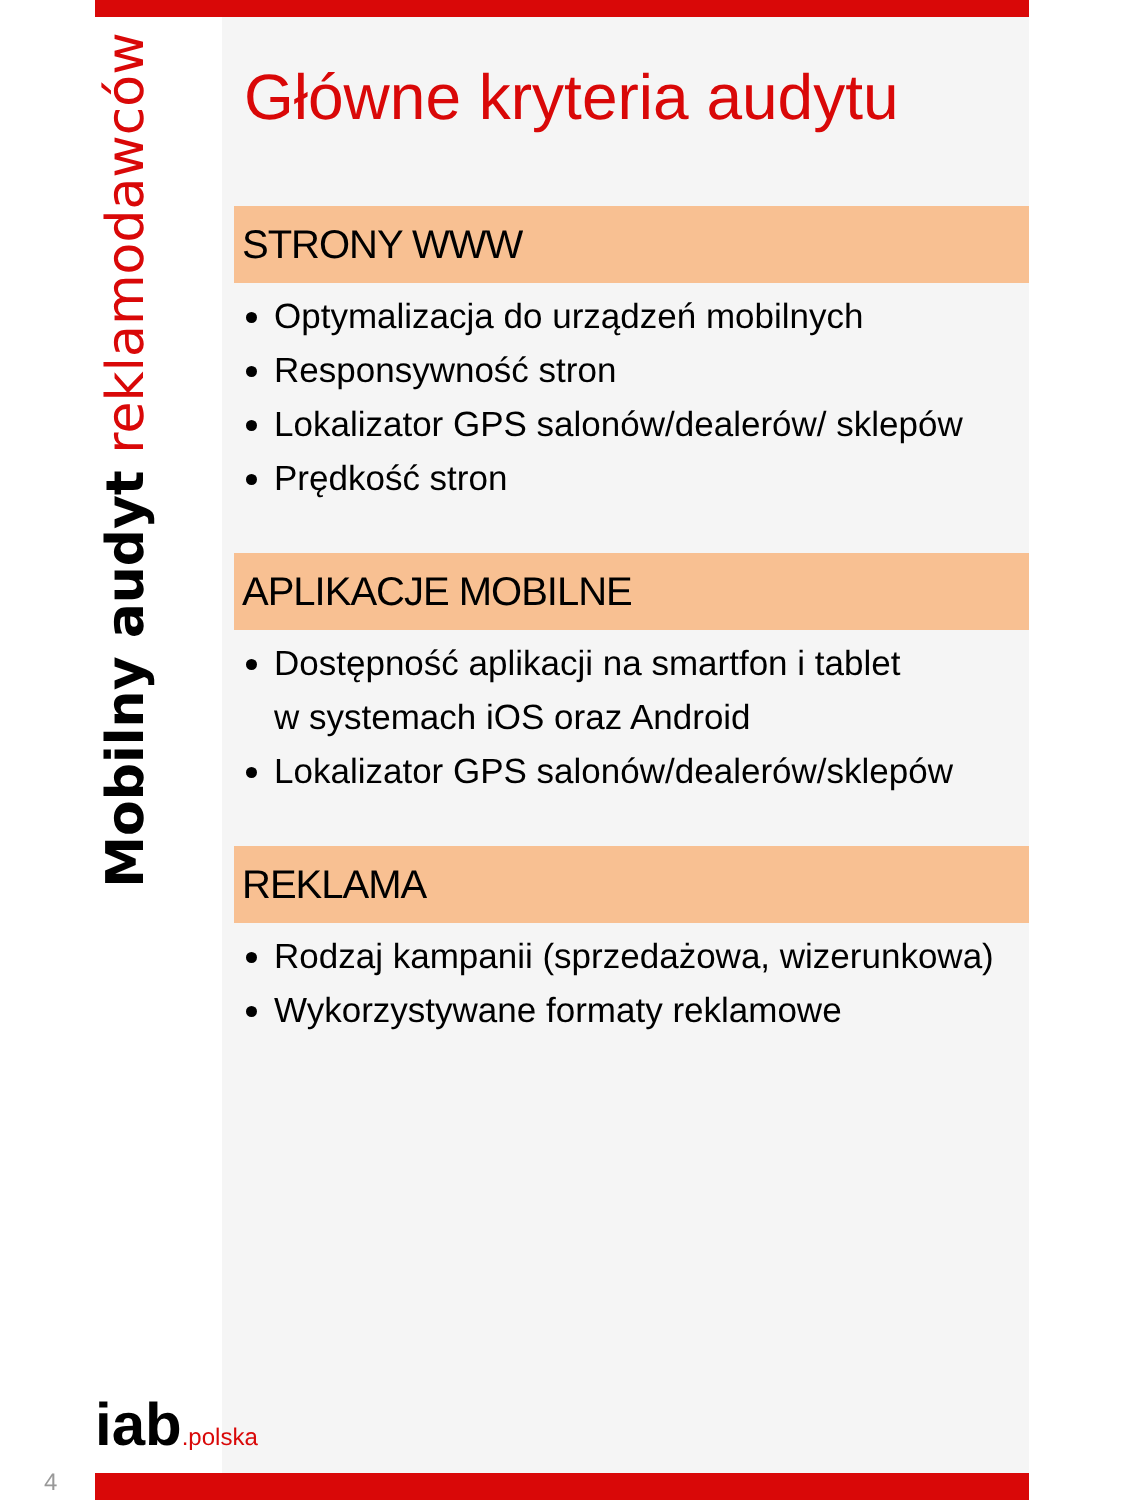Mobilny audyt reklamodawców
Główne kryteria audytu
STRONY WWW
Optymalizacja do urządzeń mobilnych
Responsywność stron
Lokalizator GPS salonów/dealerów/ sklepów
Prędkość stron
APLIKACJE MOBILNE
Dostępność aplikacji na smartfon i tablet
w systemach iOS oraz Android
Lokalizator GPS salonów/dealerów/sklepów
REKLAMA
Rodzaj kampanii (sprzedażowa, wizerunkowa)
Wykorzystywane formaty reklamowe
iab.polska
4